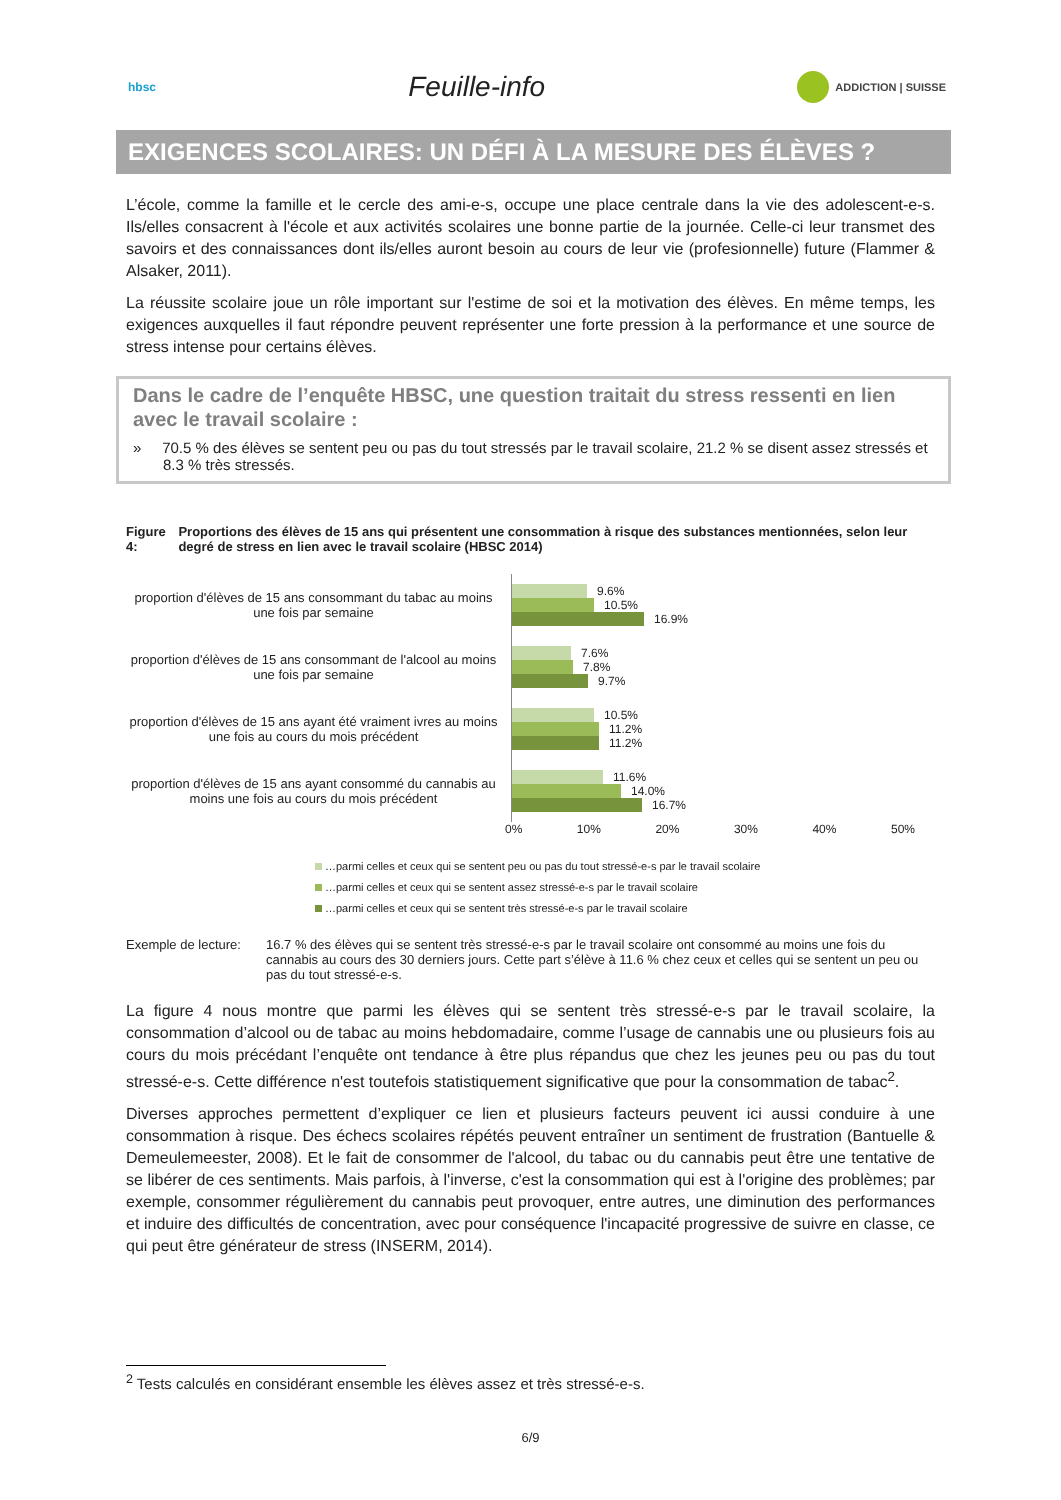hbsc
Feuille-info
ADDICTION | SUISSE
EXIGENCES SCOLAIRES: UN DÉFI À LA MESURE DES ÉLÈVES ?
L’école, comme la famille et le cercle des ami-e-s, occupe une place centrale dans la vie des adolescent-e-s. Ils/elles consacrent à l'école et aux activités scolaires une bonne partie de la journée. Celle-ci leur transmet des savoirs et des connaissances dont ils/elles auront besoin au cours de leur vie (profesionnelle) future (Flammer & Alsaker, 2011).
La réussite scolaire joue un rôle important sur l'estime de soi et la motivation des élèves. En même temps, les exigences auxquelles il faut répondre peuvent représenter une forte pression à la performance et une source de stress intense pour certains élèves.
Dans le cadre de l’enquête HBSC, une question traitait du stress ressenti en lien avec le travail scolaire :
» 70.5 % des élèves se sentent peu ou pas du tout stressés par le travail scolaire, 21.2 % se disent assez stressés et 8.3 % très stressés.
Figure 4: Proportions des élèves de 15 ans qui présentent une consommation à risque des substances mentionnées, selon leur degré de stress en lien avec le travail scolaire (HBSC 2014)
proportion d'élèves de 15 ans consommant du tabac au moins une fois par semaine
proportion d'élèves de 15 ans consommant de l'alcool au moins une fois par semaine
proportion d'élèves de 15 ans ayant été vraiment ivres au moins une fois au cours du mois précédent
proportion d'élèves de 15 ans ayant consommé du cannabis au moins une fois au cours du mois précédent
9.6%
10.5%
16.9%
7.6%
7.8%
9.7%
10.5%
11.2%
11.2%
11.6%
14.0%
16.7%
0% 10% 20% 30% 40% 50%
…parmi celles et ceux qui se sentent peu ou pas du tout stressé-e-s par le travail scolaire
…parmi celles et ceux qui se sentent assez stressé-e-s par le travail scolaire
…parmi celles et ceux qui se sentent très stressé-e-s par le travail scolaire
Exemple de lecture:
16.7 % des élèves qui se sentent très stressé-e-s par le travail scolaire ont consommé au moins une fois du cannabis au cours des 30 derniers jours. Cette part s’élève à 11.6 % chez ceux et celles qui se sentent un peu ou pas du tout stressé-e-s.
La figure 4 nous montre que parmi les élèves qui se sentent très stressé-e-s par le travail scolaire, la consommation d’alcool ou de tabac au moins hebdomadaire, comme l’usage de cannabis une ou plusieurs fois au cours du mois précédant l’enquête ont tendance à être plus répandus que chez les jeunes peu ou pas du tout stressé-e-s. Cette différence n'est toutefois statistiquement significative que pour la consommation de tabac<sup>2</sup>.
Diverses approches permettent d’expliquer ce lien et plusieurs facteurs peuvent ici aussi conduire à une consommation à risque. Des échecs scolaires répétés peuvent entraîner un sentiment de frustration (Bantuelle & Demeulemeester, 2008). Et le fait de consommer de l'alcool, du tabac ou du cannabis peut être une tentative de se libérer de ces sentiments. Mais parfois, à l'inverse, c'est la consommation qui est à l'origine des problèmes; par exemple, consommer régulièrement du cannabis peut provoquer, entre autres, une diminution des performances et induire des difficultés de concentration, avec pour conséquence l'incapacité progressive de suivre en classe, ce qui peut être générateur de stress (INSERM, 2014).
<sup>2</sup> Tests calculés en considérant ensemble les élèves assez et très stressé-e-s.
6/9